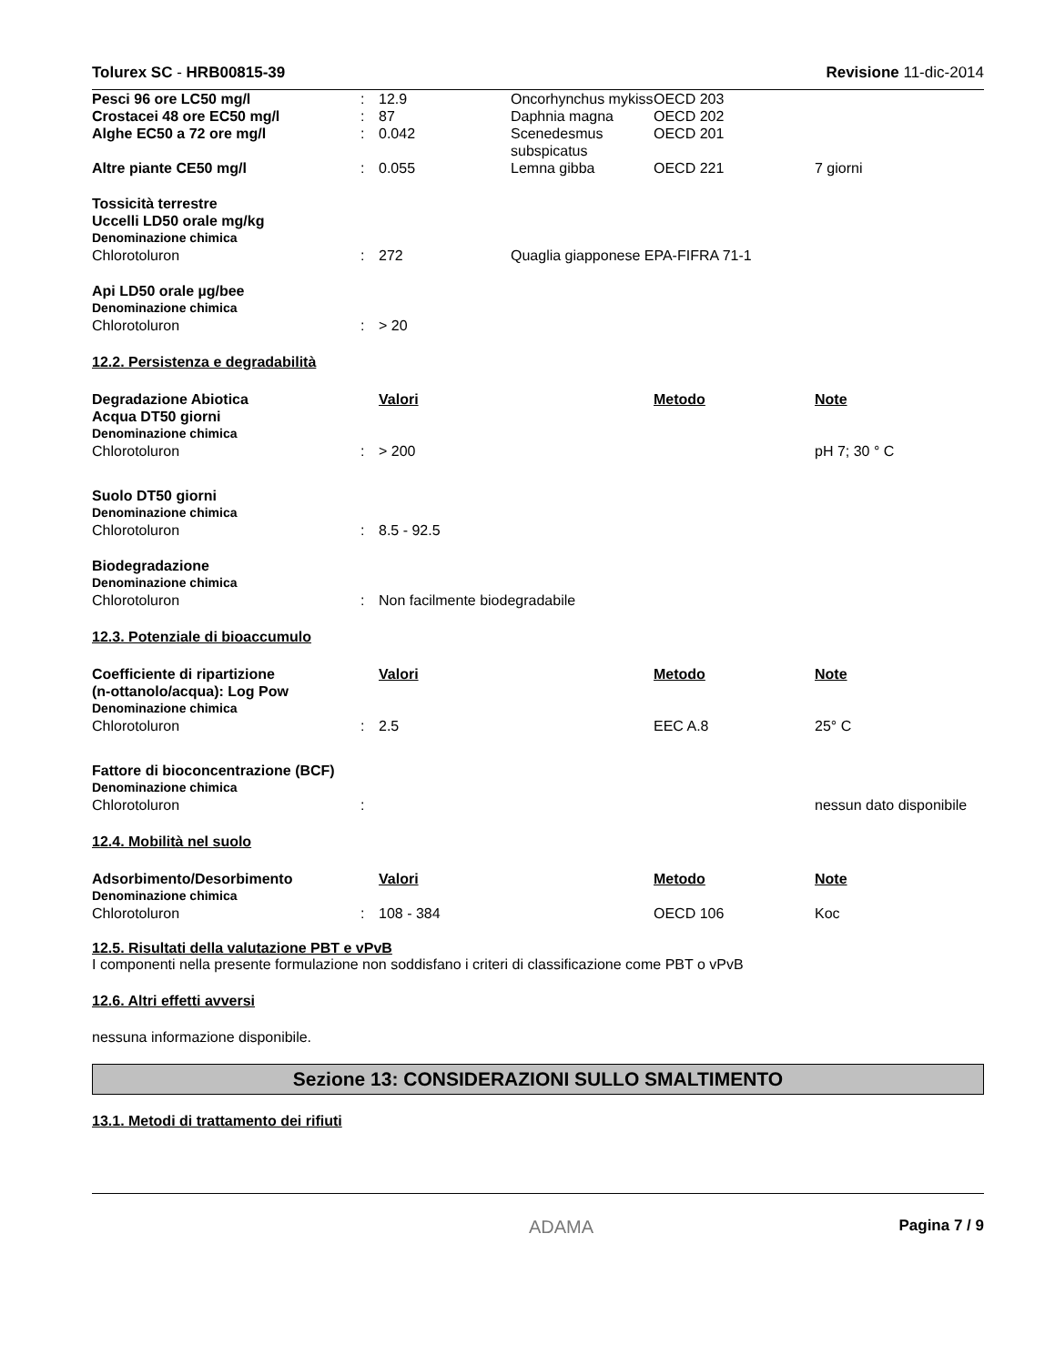Tolurex SC - HRB00815-39 Revisione 11-dic-2014
| Pesci 96 ore LC50 mg/l | : | 12.9 | Oncorhynchus mykiss | OECD 203 | |
| Crostacei 48 ore EC50 mg/l | : | 87 | Daphnia magna | OECD 202 | |
| Alghe EC50 a 72 ore mg/l | : | 0.042 | Scenedesmus subspicatus | OECD 201 | |
| Altre piante CE50 mg/l | : | 0.055 | Lemna gibba | OECD 221 | 7 giorni |
| Tossicità terrestre Uccelli LD50 orale mg/kg | | | | | |
| Denominazione chimica | | | | | |
| Chlorotoluron | : | 272 | Quaglia giapponese EPA-FIFRA 71-1 | | |
| Api LD50 orale µg/bee | | | | | |
| Denominazione chimica | | | | | |
| Chlorotoluron | : | > 20 | | | |
12.2. Persistenza e degradabilità
| Degradazione Abiotica Acqua DT50 giorni | | Valori | Metodo | Note |
| Denominazione chimica | | | | |
| Chlorotoluron | : | > 200 | | pH 7; 30 ° C |
| Suolo DT50 giorni | | | | |
| Denominazione chimica | | | | |
| Chlorotoluron | : | 8.5 - 92.5 | | |
| Biodegradazione | | | | |
| Denominazione chimica | | | | |
| Chlorotoluron | : | Non facilmente biodegradabile | | |
12.3. Potenziale di bioaccumulo
| Coefficiente di ripartizione (n-ottanolo/acqua): Log Pow | | Valori | Metodo | Note |
| Denominazione chimica | | | | |
| Chlorotoluron | : | 2.5 | EEC A.8 | 25° C |
| Fattore di bioconcentrazione (BCF) | | | | |
| Denominazione chimica | | | | |
| Chlorotoluron | : | | | nessun dato disponibile |
12.4. Mobilità nel suolo
| Adsorbimento/Desorbimento | | Valori | Metodo | Note |
| Denominazione chimica | | | | |
| Chlorotoluron | : | 108 - 384 | OECD 106 | Koc |
12.5. Risultati della valutazione PBT e vPvB
I componenti nella presente formulazione non soddisfano i criteri di classificazione come PBT o vPvB
12.6. Altri effetti avversi
nessuna informazione disponibile.
Sezione 13: CONSIDERAZIONI SULLO SMALTIMENTO
13.1. Metodi di trattamento dei rifiuti
ADAMA Pagina 7 / 9